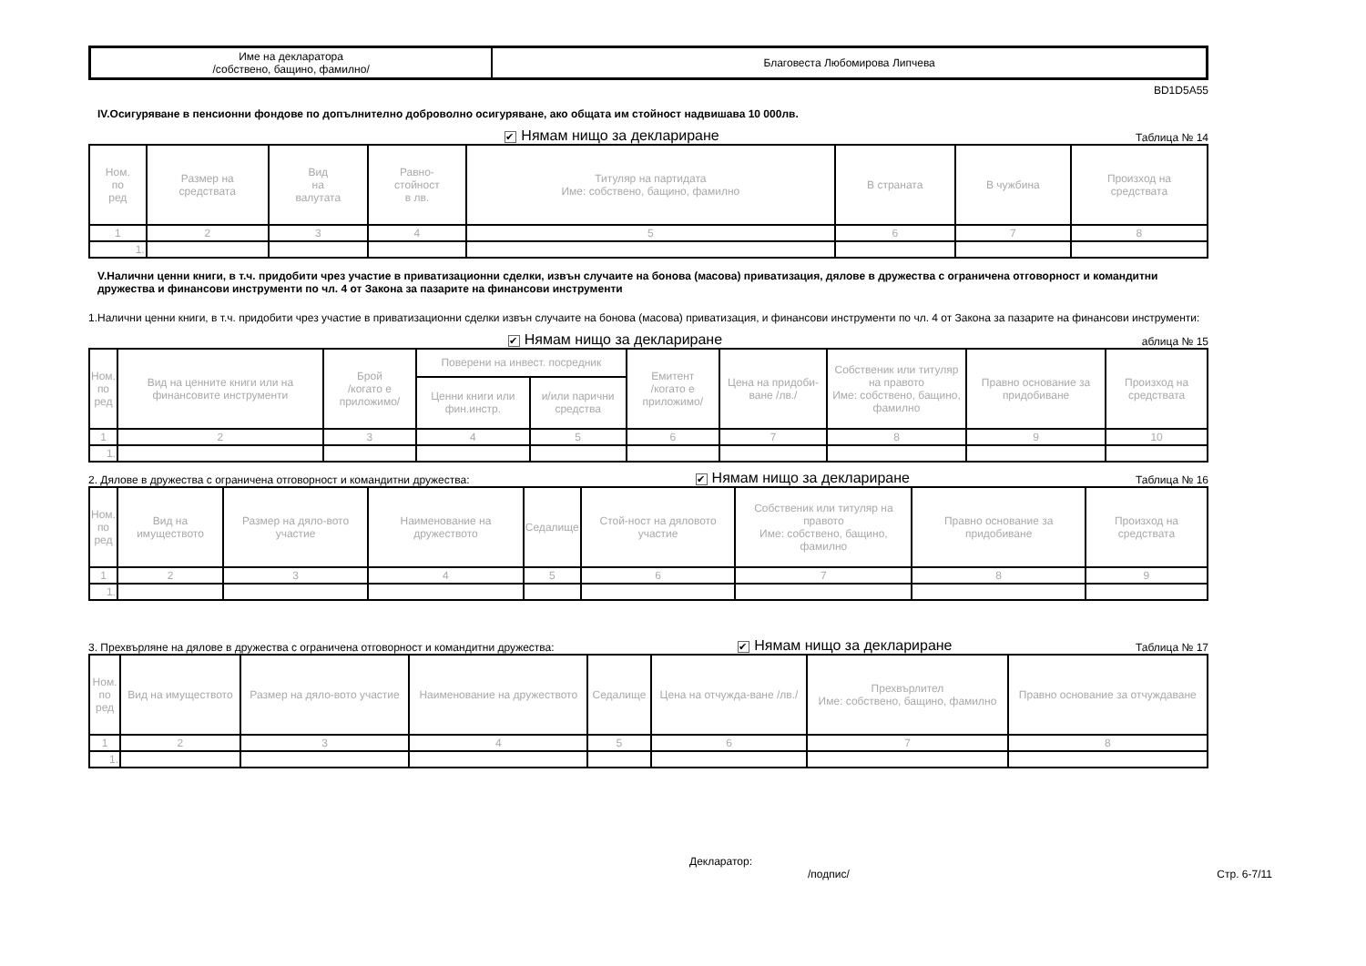| Име на декларатора /собствено, бащино, фамилно/ | Благовеста Любомирова Липчева |
BD1D5A55
IV.Осигуряване в пенсионни фондове по допълнително доброволно осигуряване, ако общата им стойност надвишава 10 000лв.
✔ Нямам нищо за деклариране Таблица № 14
| Ном. по ред | Размер на средствата | Вид на валутата | Равно- стойност в лв. | Титуляр на партидата Име: собствено, бащино, фамилно | В страната | В чужбина | Произход на средствата |
| --- | --- | --- | --- | --- | --- | --- | --- |
| 1 | 2 | 3 | 4 | 5 | 6 | 7 | 8 |
| 1. | | | | | | | |
V.Налични ценни книги, в т.ч. придобити чрез участие в приватизационни сделки, извън случаите на бонова (масова) приватизация, дялове в дружества с ограничена отговорност и командитни дружества и финансови инструменти по чл. 4 от Закона за пазарите на финансови инструменти
1.Налични ценни книги, в т.ч. придобити чрез участие в приватизационни сделки извън случаите на бонова (масова) приватизация, и финансови инструменти по чл. 4 от Закона за пазарите на финансови инструменти:
✔ Нямам нищо за деклариране аблица № 15
| Ном. по ред | Вид на ценните книги или на финансовите инструменти | Брой /когато е приложимо/ | Поверени на инвест. посредник | | Емитент /когато е приложимо/ | Цена на придоби-ване /лв./ | Собственик или титуляр на правото Име: собствено, бащино, фамилно | Правно основание за придобиване | Произход на средствата |
| --- | --- | --- | --- | --- | --- | --- | --- | --- | --- |
| | | | Ценни книги или фин.инстр. | и/или парични средства | | | | | |
| 1 | 2 | 3 | 4 | 5 | 6 | 7 | 8 | 9 | 10 |
| 1. | | | | | | | | | |
2. Дялове в дружества с ограничена отговорност и командитни дружества: ✔ Нямам нищо за деклариране Таблица № 16
| Ном. по ред | Вид на имуществото | Размер на дяло-вото участие | Наименование на дружеството | Седалище | Стой-ност на дяловото участие | Собственик или титуляр на правото Име: собствено, бащино, фамилно | Правно основание за придобиване | Произход на средствата |
| --- | --- | --- | --- | --- | --- | --- | --- | --- |
| 1 | 2 | 3 | 4 | 5 | 6 | 7 | 8 | 9 |
| 1. | | | | | | | | |
3. Прехвърляне на дялове в дружества с ограничена отговорност и командитни дружества: ✔ Нямам нищо за деклариране Таблица № 17
| Ном. по ред | Вид на имуществото | Размер на дяло-вото участие | Наименование на дружеството | Седалище | Цена на отчужда-ване /лв./ | Прехвърлител Име: собствено, бащино, фамилно | Правно основание за отчуждаване |
| --- | --- | --- | --- | --- | --- | --- | --- |
| 1 | 2 | 3 | 4 | 5 | 6 | 7 | 8 |
| 1. | | | | | | | |
Декларатор:
/подпис/ Стр. 6-7/11